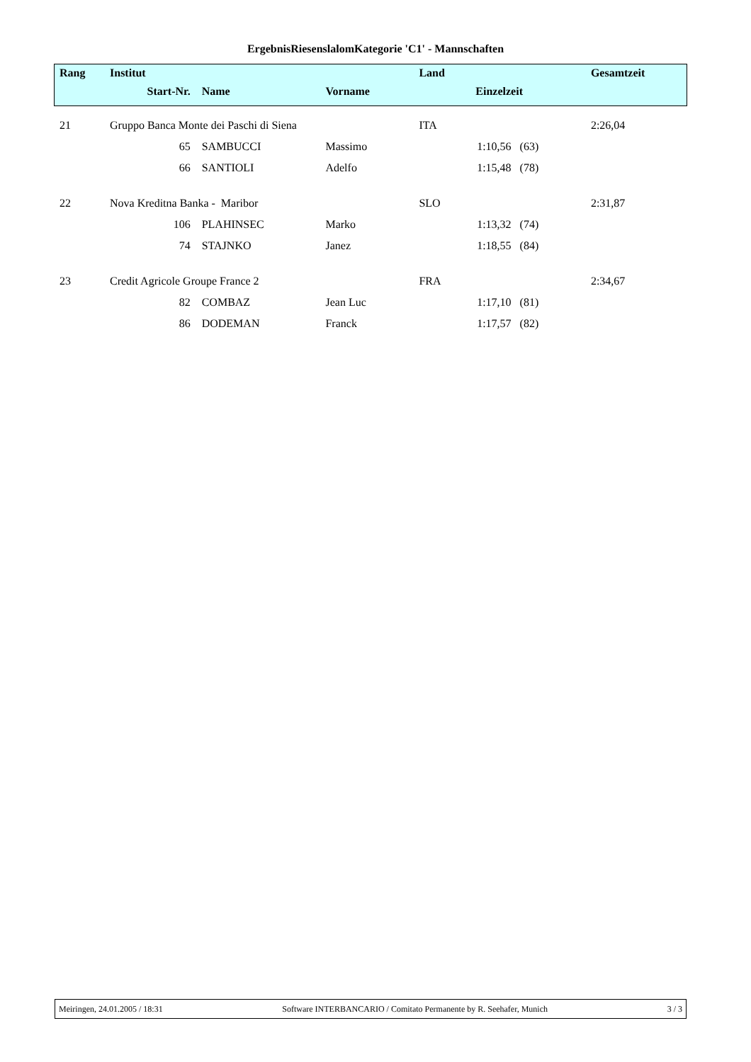ErgebnisRiesenslalomKategorie 'C1' - Mannschaften
| Rang | Institut | | | Land | | Gesamtzeit |
| --- | --- | --- | --- | --- | --- | --- |
| | Start-Nr. | Name | Vorname | Einzelzeit | | |
| 21 | Gruppo Banca Monte dei Paschi di Siena | | | ITA | | 2:26,04 |
| | 65 | SAMBUCCI | Massimo | | 1:10,56 (63) | |
| | 66 | SANTIOLI | Adelfo | | 1:15,48 (78) | |
| 22 | Nova Kreditna Banka - Maribor | | | SLO | | 2:31,87 |
| | 106 | PLAHINSEC | Marko | | 1:13,32 (74) | |
| | 74 | STAJNKO | Janez | | 1:18,55 (84) | |
| 23 | Credit Agricole Groupe France 2 | | | FRA | | 2:34,67 |
| | 82 | COMBAZ | Jean Luc | | 1:17,10 (81) | |
| | 86 | DODEMAN | Franck | | 1:17,57 (82) | |
Meiringen, 24.01.2005 / 18:31 Software INTERBANCARIO / Comitato Permanente by R. Seehafer, Munich 3 / 3